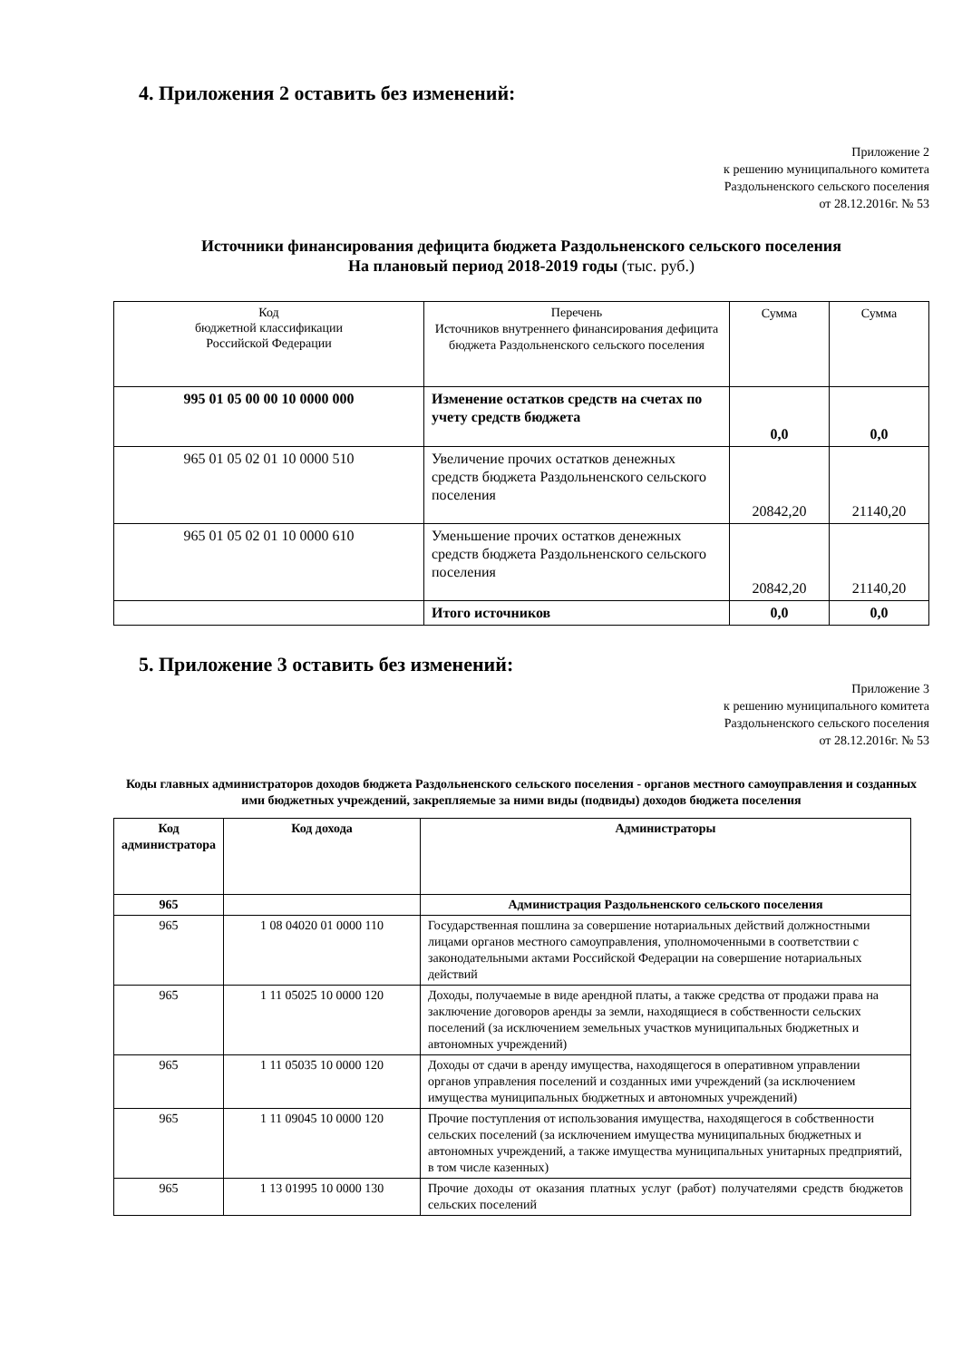4. Приложения 2 оставить без изменений:
Приложение 2
к решению муниципального комитета
Раздольненского сельского поселения
от 28.12.2016г. № 53
Источники финансирования дефицита бюджета Раздольненского сельского поселения
На плановый период 2018-2019 годы (тыс. руб.)
| Код бюджетной классификации Российской Федерации | Перечень Источников внутреннего финансирования дефицита бюджета Раздольненского сельского поселения | Сумма | Сумма |
| 995 01 05 00 00 10 0000 000 | Изменение остатков средств на счетах по учету средств бюджета | 0,0 | 0,0 |
| 965 01 05 02 01 10 0000 510 | Увеличение прочих остатков денежных средств бюджета Раздольненского сельского поселения | 20842,20 | 21140,20 |
| 965 01 05 02 01 10 0000 610 | Уменьшение прочих остатков денежных средств бюджета Раздольненского сельского поселения | 20842,20 | 21140,20 |
| | Итого источников | 0,0 | 0,0 |
5. Приложение 3 оставить без изменений:
Приложение 3
к решению муниципального комитета
Раздольненского сельского поселения
от 28.12.2016г. № 53
Коды главных администраторов доходов бюджета Раздольненского сельского поселения - органов местного самоуправления и созданных ими бюджетных учреждений, закрепляемые за ними виды (подвиды) доходов бюджета поселения
| Код администратора | Код дохода | Администраторы |
| --- | --- | --- |
| 965 | | Администрация Раздольненского сельского поселения |
| 965 | 1 08 04020 01 0000 110 | Государственная пошлина за совершение нотариальных действий должностными лицами органов местного самоуправления, уполномоченными в соответствии с законодательными актами Российской Федерации на совершение нотариальных действий |
| 965 | 1 11 05025 10 0000 120 | Доходы, получаемые в виде арендной платы, а также средства от продажи права на заключение договоров аренды за земли, находящиеся в собственности сельских поселений (за исключением земельных участков муниципальных бюджетных и автономных учреждений) |
| 965 | 1 11 05035 10 0000 120 | Доходы от сдачи в аренду имущества, находящегося в оперативном управлении органов управления поселений и созданных ими учреждений (за исключением имущества муниципальных бюджетных и автономных учреждений) |
| 965 | 1 11 09045 10 0000 120 | Прочие поступления от использования имущества, находящегося в собственности сельских поселений (за исключением имущества муниципальных бюджетных и автономных учреждений, а также имущества муниципальных унитарных предприятий, в том числе казенных) |
| 965 | 1 13 01995 10 0000 130 | Прочие доходы от оказания платных услуг (работ) получателями средств бюджетов сельских поселений |